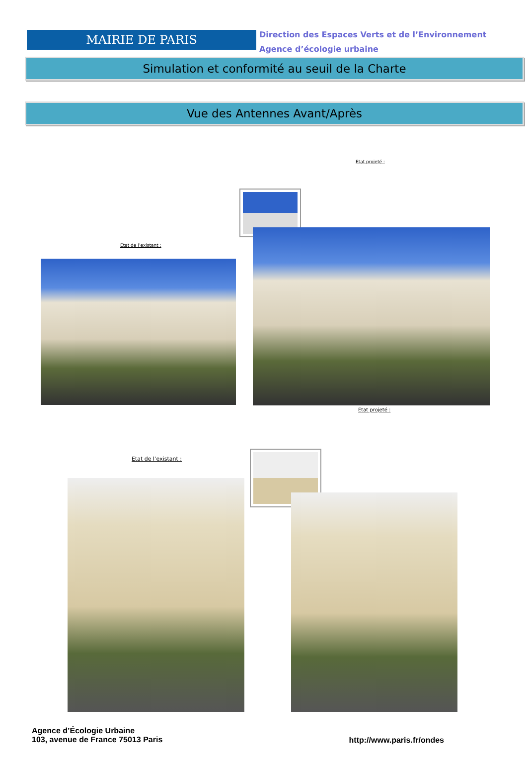MAIRIE DE PARIS
Direction des Espaces Verts et de l’Environnement
Agence d’écologie urbaine
Simulation et conformité au seuil de la Charte
Vue des Antennes Avant/Après
Etat projeté :
Etat de l’existant :
Etat projeté :
Etat de l’existant :
Agence d’Écologie Urbaine
103, avenue de France 75013 Paris
http://www.paris.fr/ondes